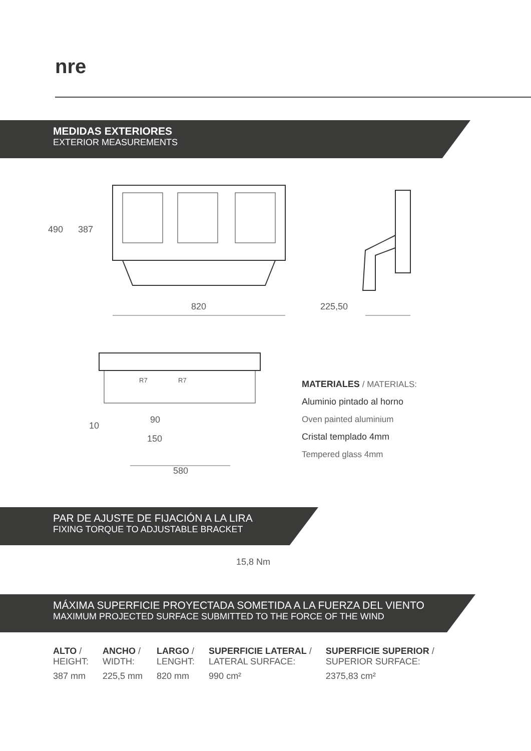nre
MEDIDAS EXTERIORES
EXTERIOR MEASUREMENTS
490 387
820 225,50
R7 R7
90
150
10
580
MATERIALES / MATERIALS:
Aluminio pintado al horno
Oven painted aluminium
Cristal templado 4mm
Tempered glass 4mm
PAR DE AJUSTE DE FIJACIÓN A LA LIRA
FIXING TORQUE TO ADJUSTABLE BRACKET
15,8 Nm
MÁXIMA SUPERFICIE PROYECTADA SOMETIDA A LA FUERZA DEL VIENTO
MAXIMUM PROJECTED SURFACE SUBMITTED TO THE FORCE OF THE WIND
| ALTO / HEIGHT: | ANCHO / WIDTH: | LARGO / LENGHT: | SUPERFICIE LATERAL / LATERAL SURFACE: | SUPERFICIE SUPERIOR / SUPERIOR SURFACE: |
| --- | --- | --- | --- | --- |
| 387 mm | 225,5 mm | 820 mm | 990 cm² | 2375,83 cm² |